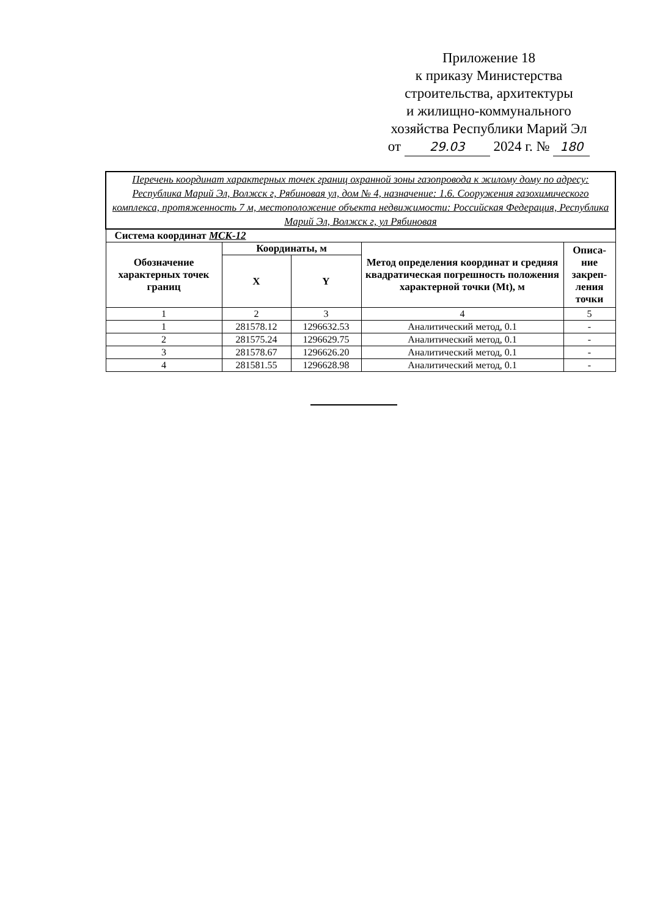Приложение 18
к приказу Министерства
строительства, архитектуры
и жилищно-коммунального
хозяйства Республики Марий Эл
от 29.03 2024 г. № 180
| Перечень координат характерных точек границ охранной зоны газопровода к жилому дому по адресу: Республика Марий Эл, Волжск г, Рябиновая ул, дом № 4, назначение: 1.6. Сооружения газохимического комплекса, протяженность 7 м, местоположение объекта недвижимости: Российская Федерация, Республика Марий Эл, Волжск г, ул Рябиновая | | | | |
| Система координат МСК-12 | | | | |
| Обозначение характерных точек границ | Координаты, м | | Метод определения координат и средняя квадратическая погрешность положения характерной точки (Mt), м | Описа-ние закреп-ления точки |
| | X | Y | | |
| 1 | 2 | 3 | 4 | 5 |
| 1 | 281578.12 | 1296632.53 | Аналитический метод, 0.1 | - |
| 2 | 281575.24 | 1296629.75 | Аналитический метод, 0.1 | - |
| 3 | 281578.67 | 1296626.20 | Аналитический метод, 0.1 | - |
| 4 | 281581.55 | 1296628.98 | Аналитический метод, 0.1 | - |